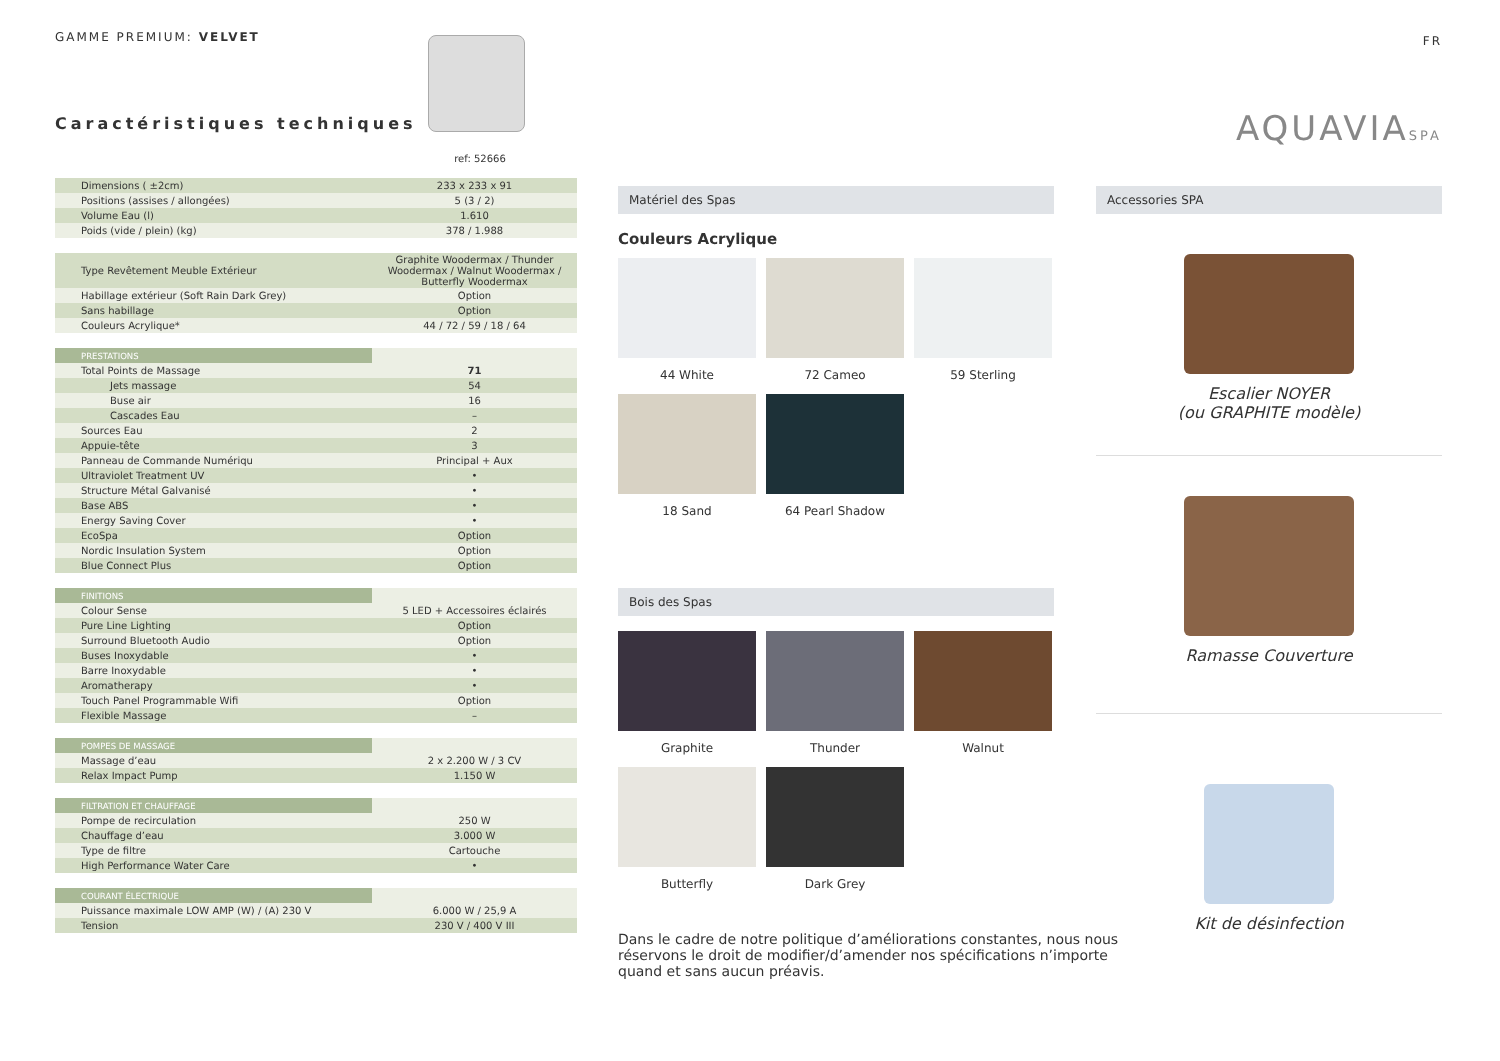GAMME PREMIUM: VELVET
Caractéristiques techniques
ref: 52666
| Dimensions ( ±2cm) | 233 x 233 x 91 |
| Positions (assises / allongées) | 5 (3 / 2) |
| Volume Eau (l) | 1.610 |
| Poids (vide / plein) (kg) | 378 / 1.988 |
| Type Revêtement Meuble Extérieur | Graphite Woodermax / Thunder Woodermax / Walnut Woodermax / Butterfly Woodermax |
| Habillage extérieur (Soft Rain Dark Grey) | Option |
| Sans habillage | Option |
| Couleurs Acrylique* | 44 / 72 / 59 / 18 / 64 |
| PRESTATIONS | |
| Total Points de Massage | 71 |
| Jets massage | 54 |
| Buse air | 16 |
| Cascades Eau | – |
| Sources Eau | 2 |
| Appuie-tête | 3 |
| Panneau de Commande Numériqu | Principal + Aux |
| Ultraviolet Treatment UV | • |
| Structure Métal Galvanisé | • |
| Base ABS | • |
| Energy Saving Cover | • |
| EcoSpa | Option |
| Nordic Insulation System | Option |
| Blue Connect Plus | Option |
| FINITIONS | |
| Colour Sense | 5 LED + Accessoires éclairés |
| Pure Line Lighting | Option |
| Surround Bluetooth Audio | Option |
| Buses Inoxydable | • |
| Barre Inoxydable | • |
| Aromatherapy | • |
| Touch Panel Programmable Wifi | Option |
| Flexible Massage | – |
| POMPES DE MASSAGE | |
| Massage d’eau | 2 x 2.200 W / 3 CV |
| Relax Impact Pump | 1.150 W |
| FILTRATION ET CHAUFFAGE | |
| Pompe de recirculation | 250 W |
| Chauffage d’eau | 3.000 W |
| Type de filtre | Cartouche |
| High Performance Water Care | • |
| COURANT ÉLECTRIQUE | |
| Puissance maximale LOW AMP (W) / (A) 230 V | 6.000 W / 25,9 A |
| Tension | 230 V / 400 V III |
FR
AQUAVIASPA
Matériel des Spas
Couleurs Acrylique
44 White
72 Cameo
59 Sterling
18 Sand
64 Pearl Shadow
Bois des Spas
Graphite
Thunder
Walnut
Butterfly
Dark Grey
Dans le cadre de notre politique d’améliorations constantes, nous nous réservons le droit de modifier/d’amender nos spécifications n’importe quand et sans aucun préavis.
Accessories SPA
Escalier NOYER
(ou GRAPHITE modèle)
Ramasse Couverture
Kit de désinfection